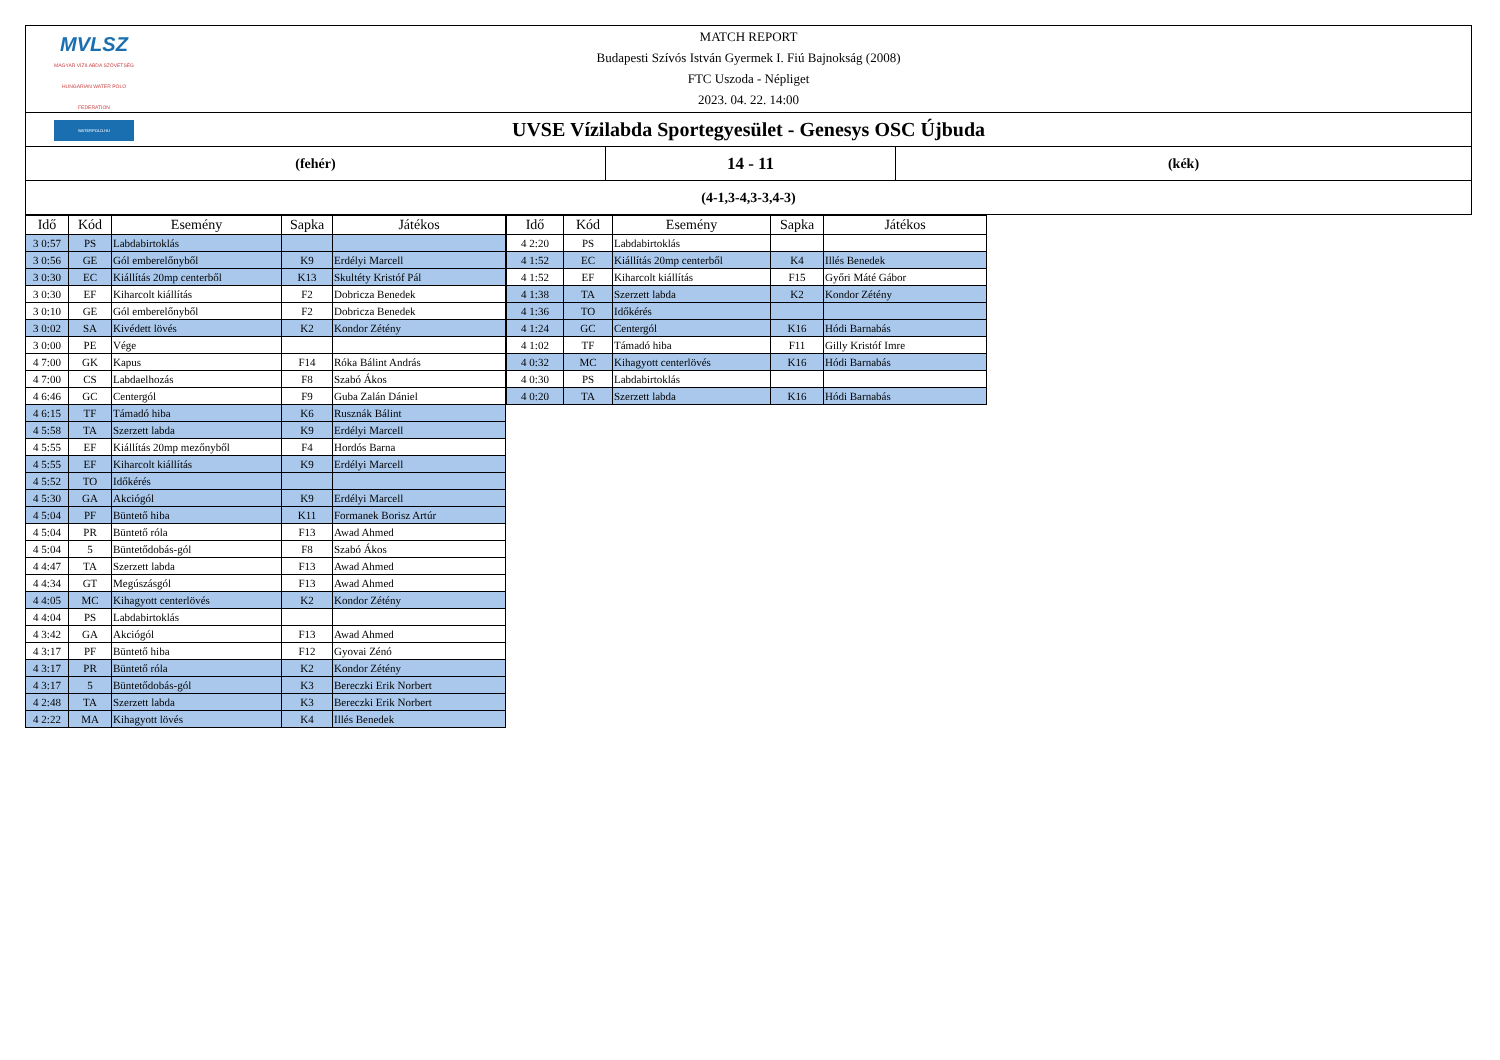MVLSZ
MAGYAR VÍZILABDA SZÖVETSÉG
HUNGARIAN WATER POLO FEDERATION
WATERPOLO.HU
MATCH REPORT
Budapesti Szívós István Gyermek I. Fiú Bajnokság (2008)
FTC Uszoda - Népliget
2023. 04. 22. 14:00
UVSE Vízilabda Sportegyesület - Genesys OSC Újbuda
(fehér)
14 - 11
(kék)
(4-1,3-4,3-3,4-3)
| Idő | Kód | Esemény | Sapka | Játékos |
| --- | --- | --- | --- | --- |
| 3 0:57 | PS | Labdabirtoklás | | |
| 3 0:56 | GE | Gól emberelőnyből | K9 | Erdélyi Marcell |
| 3 0:30 | EC | Kiállítás 20mp centerből | K13 | Skultéty Kristóf Pál |
| 3 0:30 | EF | Kiharcolt kiállítás | F2 | Dobricza Benedek |
| 3 0:10 | GE | Gól emberelőnyből | F2 | Dobricza Benedek |
| 3 0:02 | SA | Kivédett lövés | K2 | Kondor Zétény |
| 3 0:00 | PE | Vége | | |
| 4 7:00 | GK | Kapus | F14 | Róka Bálint András |
| 4 7:00 | CS | Labdaelhozás | F8 | Szabó Ákos |
| 4 6:46 | GC | Centergól | F9 | Guba Zalán Dániel |
| 4 6:15 | TF | Támadó hiba | K6 | Rusznák Bálint |
| 4 5:58 | TA | Szerzett labda | K9 | Erdélyi Marcell |
| 4 5:55 | EF | Kiállítás 20mp mezőnyből | F4 | Hordós Barna |
| 4 5:55 | EF | Kiharcolt kiállítás | K9 | Erdélyi Marcell |
| 4 5:52 | TO | Időkérés | | |
| 4 5:30 | GA | Akciógól | K9 | Erdélyi Marcell |
| 4 5:04 | PF | Büntető hiba | K11 | Formanek Borisz Artúr |
| 4 5:04 | PR | Büntető róla | F13 | Awad Ahmed |
| 4 5:04 | 5 | Büntetődobás-gól | F8 | Szabó Ákos |
| 4 4:47 | TA | Szerzett labda | F13 | Awad Ahmed |
| 4 4:34 | GT | Megúszásgól | F13 | Awad Ahmed |
| 4 4:05 | MC | Kihagyott centerlövés | K2 | Kondor Zétény |
| 4 4:04 | PS | Labdabirtoklás | | |
| 4 3:42 | GA | Akciógól | F13 | Awad Ahmed |
| 4 3:17 | PF | Büntető hiba | F12 | Gyovai Zénó |
| 4 3:17 | PR | Büntető róla | K2 | Kondor Zétény |
| 4 3:17 | 5 | Büntetődobás-gól | K3 | Bereczki Erik Norbert |
| 4 2:48 | TA | Szerzett labda | K3 | Bereczki Erik Norbert |
| 4 2:22 | MA | Kihagyott lövés | K4 | Illés Benedek |
| Idő | Kód | Esemény | Sapka | Játékos |
| --- | --- | --- | --- | --- |
| 4 2:20 | PS | Labdabirtoklás | | |
| 4 1:52 | EC | Kiállítás 20mp centerből | K4 | Illés Benedek |
| 4 1:52 | EF | Kiharcolt kiállítás | F15 | Győri Máté Gábor |
| 4 1:38 | TA | Szerzett labda | K2 | Kondor Zétény |
| 4 1:36 | TO | Időkérés | | |
| 4 1:24 | GC | Centergól | K16 | Hódi Barnabás |
| 4 1:02 | TF | Támadó hiba | F11 | Gilly Kristóf Imre |
| 4 0:32 | MC | Kihagyott centerlövés | K16 | Hódi Barnabás |
| 4 0:30 | PS | Labdabirtoklás | | |
| 4 0:20 | TA | Szerzett labda | K16 | Hódi Barnabás |